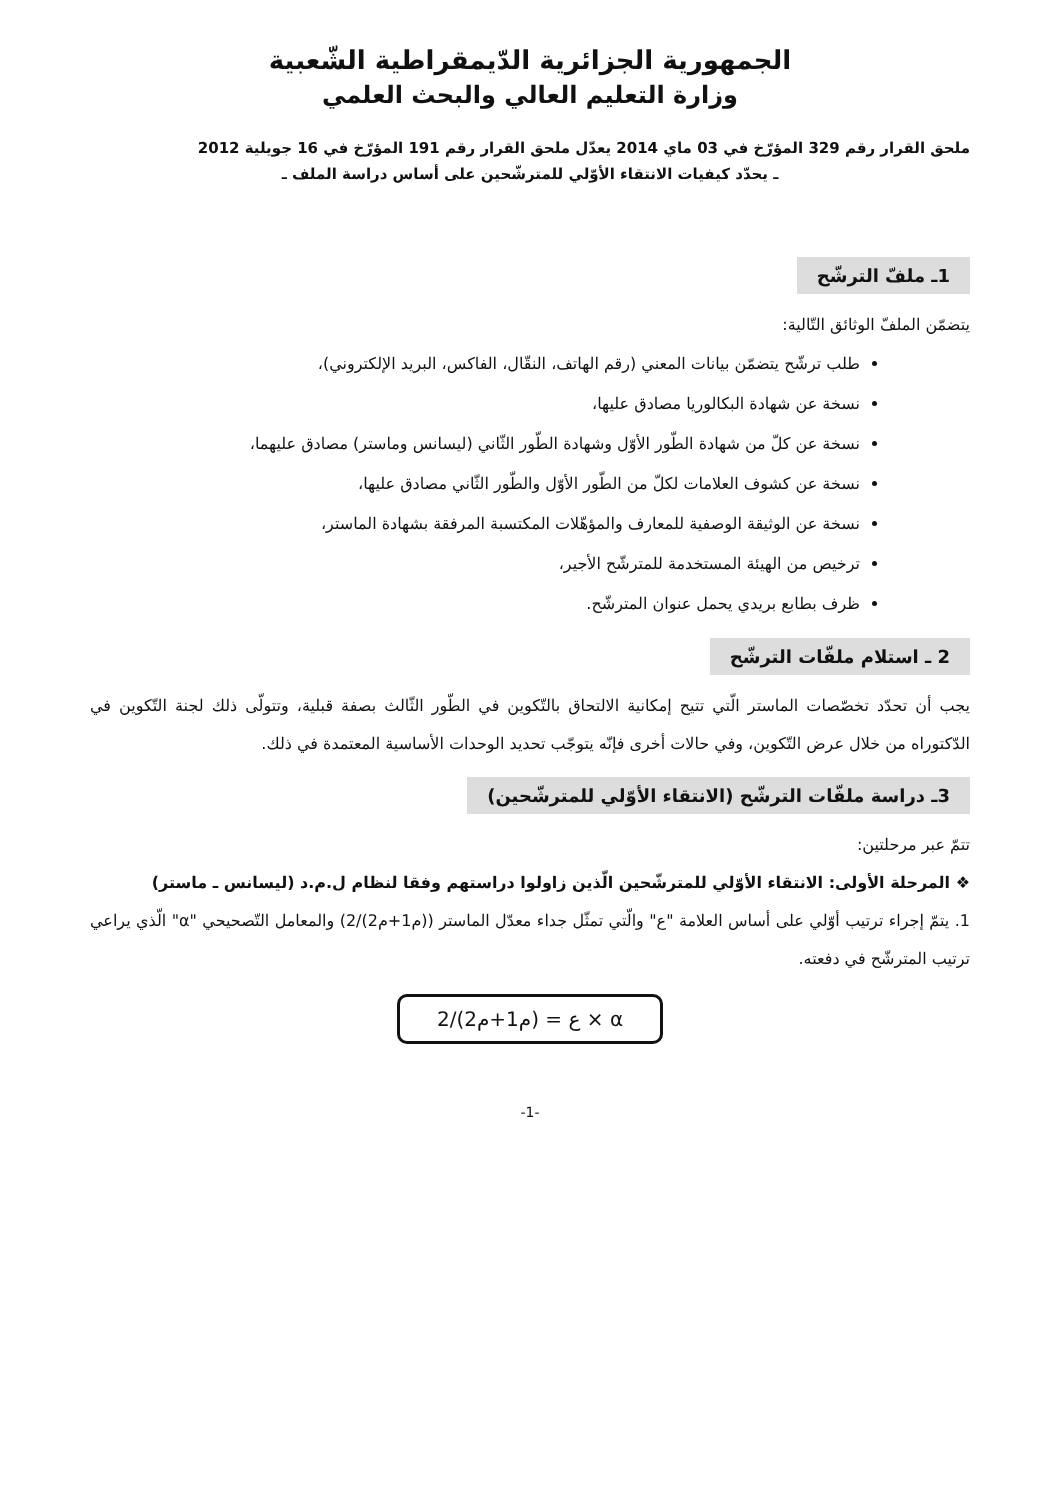الجمهورية الجزائرية الدّيمقراطية الشّعبية
وزارة التعليم العالي والبحث العلمي
ملحق القرار رقم 329 المؤرّخ في 03 ماي 2014 يعدّل ملحق القرار رقم 191 المؤرّخ في 16 جويلية 2012
ـ يحدّد كيفيات الانتقاء الأوّلي للمترشّحين على أساس دراسة الملف ـ
1ـ ملفّ الترشّح
يتضمّن الملفّ الوثائق التّالية:
طلب ترشّح يتضمّن بيانات المعني (رقم الهاتف، النقّال، الفاكس، البريد الإلكتروني)،
نسخة عن شهادة البكالوريا مصادق عليها،
نسخة عن كلّ من شهادة الطّور الأوّل وشهادة الطّور الثّاني (ليسانس وماستر) مصادق عليهما،
نسخة عن كشوف العلامات لكلّ من الطّور الأوّل والطّور الثّاني مصادق عليها،
نسخة عن الوثيقة الوصفية للمعارف والمؤهّلات المكتسبة المرفقة بشهادة الماستر،
ترخيص من الهيئة المستخدمة للمترشّح الأجير،
ظرف بطابع بريدي يحمل عنوان المترشّح.
2 ـ استلام ملفّات الترشّح
يجب أن تحدّد تخصّصات الماستر الّتي تتيح إمكانية الالتحاق بالتّكوين في الطّور الثّالث بصفة قبلية، وتتولّى ذلك لجنة التّكوين في الدّكتوراه من خلال عرض التّكوين، وفي حالات أخرى فإنّه يتوجّب تحديد الوحدات الأساسية المعتمدة في ذلك.
3ـ دراسة ملفّات الترشّح (الانتقاء الأوّلي للمترشّحين)
تتمّ عبر مرحلتين:
❖ المرحلة الأولى: الانتقاء الأوّلي للمترشّحين الّذين زاولوا دراستهم وفقا لنظام ل.م.د (ليسانس ـ ماستر)
1. يتمّ إجراء ترتيب أوّلي على أساس العلامة "ع" والّتي تمثّل جداء معدّل الماستر ((م1+م2)/2) والمعامل التّصحيحي "α" الّذي يراعي ترتيب المترشّح في دفعته.
ع = (م1+م2)/2 × α
-1-